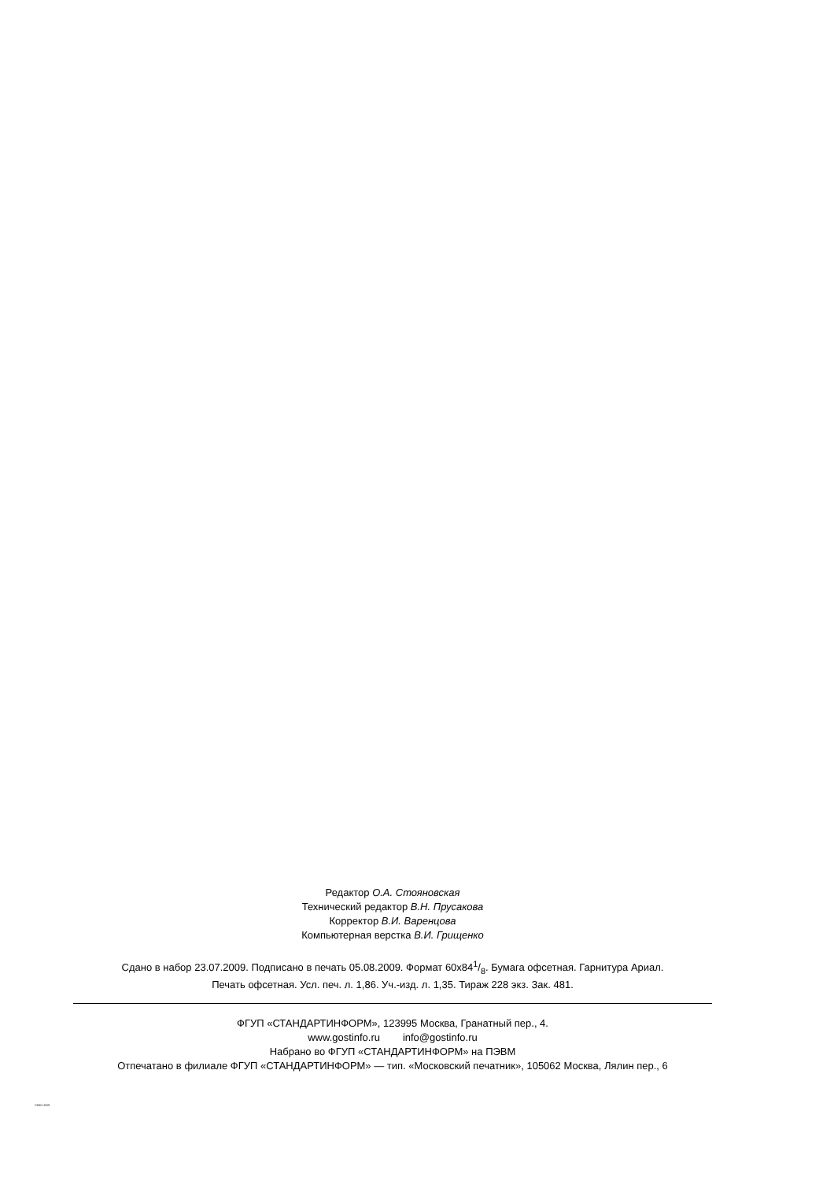Редактор О.А. Стояновская
Технический редактор В.Н. Прусакова
Корректор В.И. Варенцова
Компьютерная верстка В.И. Грищенко
Сдано в набор 23.07.2009. Подписано в печать 05.08.2009. Формат 60x841/8. Бумага офсетная. Гарнитура Ариал.
Печать офсетная. Усл. печ. л. 1,86. Уч.-изд. л. 1,35. Тираж 228 экз. Зак. 481.
ФГУП «СТАНДАРТИНФОРМ», 123995 Москва, Гранатный пер., 4.
www.gostinfo.ru info@gostinfo.ru
Набрано во ФГУП «СТАНДАРТИНФОРМ» на ПЭВМ
Отпечатано в филиале ФГУП «СТАНДАРТИНФОРМ» — тип. «Московский печатник», 105062 Москва, Лялин пер., 6
53065-2008